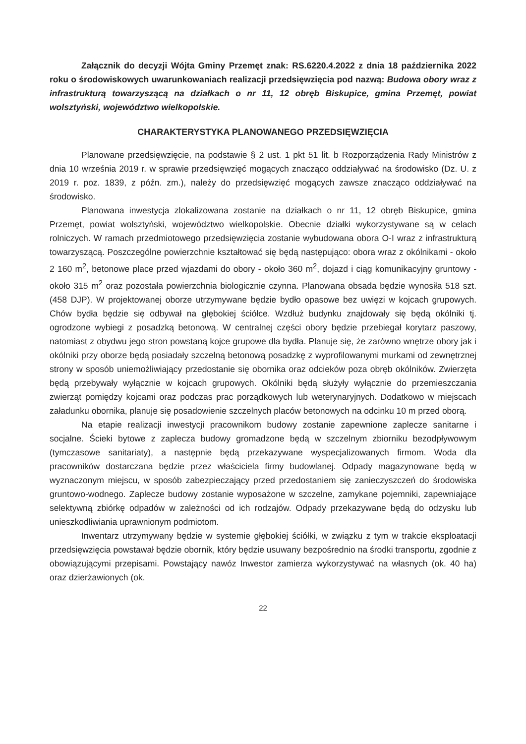Załącznik do decyzji Wójta Gminy Przemęt znak: RS.6220.4.2022 z dnia 18 października 2022 roku o środowiskowych uwarunkowaniach realizacji przedsięwzięcia pod nazwą: Budowa obory wraz z infrastrukturą towarzyszącą na działkach o nr 11, 12 obręb Biskupice, gmina Przemęt, powiat wolsztyński, województwo wielkopolskie.
CHARAKTERYSTYKA PLANOWANEGO PRZEDSIĘWZIĘCIA
Planowane przedsięwzięcie, na podstawie § 2 ust. 1 pkt 51 lit. b Rozporządzenia Rady Ministrów z dnia 10 września 2019 r. w sprawie przedsięwzięć mogących znacząco oddziaływać na środowisko (Dz. U. z 2019 r. poz. 1839, z późn. zm.), należy do przedsięwzięć mogących zawsze znacząco oddziaływać na środowisko.
Planowana inwestycja zlokalizowana zostanie na działkach o nr 11, 12 obręb Biskupice, gmina Przemęt, powiat wolsztyński, województwo wielkopolskie. Obecnie działki wykorzystywane są w celach rolniczych. W ramach przedmiotowego przedsięwzięcia zostanie wybudowana obora O-I wraz z infrastrukturą towarzyszącą. Poszczególne powierzchnie kształtować się będą następująco: obora wraz z okólnikami - około 2 160 m<sup>2</sup>, betonowe place przed wjazdami do obory - około 360 m<sup>2</sup>, dojazd i ciąg komunikacyjny gruntowy - około 315 m<sup>2</sup> oraz pozostała powierzchnia biologicznie czynna. Planowana obsada będzie wynosiła 518 szt. (458 DJP). W projektowanej oborze utrzymywane będzie bydło opasowe bez uwięzi w kojcach grupowych. Chów bydła będzie się odbywał na głębokiej ściółce. Wzdłuż budynku znajdowały się będą okólniki tj. ogrodzone wybiegi z posadzką betonową. W centralnej części obory będzie przebiegał korytarz paszowy, natomiast z obydwu jego stron powstaną kojce grupowe dla bydła. Planuje się, że zarówno wnętrze obory jak i okólniki przy oborze będą posiadały szczelną betonową posadzkę z wyprofilowanymi murkami od zewnętrznej strony w sposób uniemożliwiający przedostanie się obornika oraz odcieków poza obręb okólników. Zwierzęta będą przebywały wyłącznie w kojcach grupowych. Okólniki będą służyły wyłącznie do przemieszczania zwierząt pomiędzy kojcami oraz podczas prac porządkowych lub weterynaryjnych. Dodatkowo w miejscach załadunku obornika, planuje się posadowienie szczelnych placów betonowych na odcinku 10 m przed oborą.
Na etapie realizacji inwestycji pracownikom budowy zostanie zapewnione zaplecze sanitarne i socjalne. Ścieki bytowe z zaplecza budowy gromadzone będą w szczelnym zbiorniku bezodpływowym (tymczasowe sanitariaty), a następnie będą przekazywane wyspecjalizowanych firmom. Woda dla pracowników dostarczana będzie przez właściciela firmy budowlanej. Odpady magazynowane będą w wyznaczonym miejscu, w sposób zabezpieczający przed przedostaniem się zanieczyszczeń do środowiska gruntowo-wodnego. Zaplecze budowy zostanie wyposażone w szczelne, zamykane pojemniki, zapewniające selektywną zbiórkę odpadów w zależności od ich rodzajów. Odpady przekazywane będą do odzysku lub unieszkodliwiania uprawnionym podmiotom.
Inwentarz utrzymywany będzie w systemie głębokiej ściółki, w związku z tym w trakcie eksploatacji przedsięwzięcia powstawał będzie obornik, który będzie usuwany bezpośrednio na środki transportu, zgodnie z obowiązującymi przepisami. Powstający nawóz Inwestor zamierza wykorzystywać na własnych (ok. 40 ha) oraz dzierżawionych (ok.
22